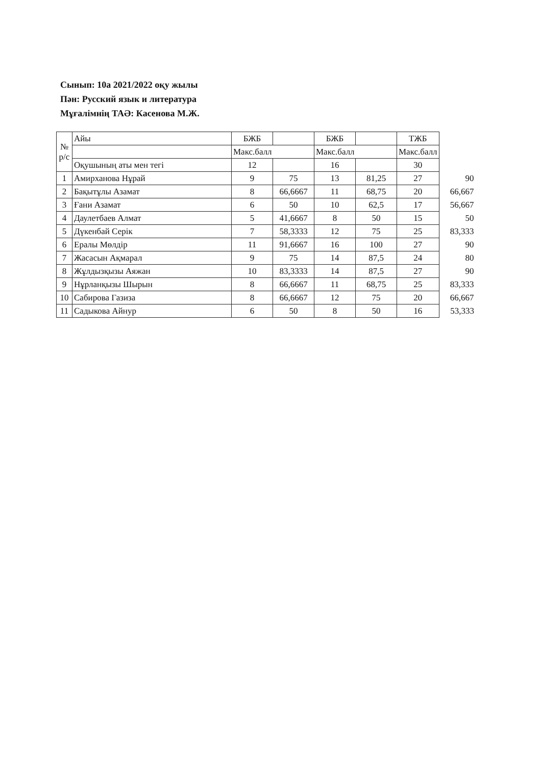Сынып: 10а 2021/2022 оқу жылы
Пән: Русский язык и литература
Мұғалімнің ТАӘ: Касенова М.Ж.
| № р/с | Айы | БЖБ | | БЖБ | | ТЖБ | |
| | | Макс.балл | | Макс.балл | | Макс.балл | |
| | Оқушының аты мен тегі | 12 | | 16 | | 30 | |
| 1 | Амирханова Нұрай | 9 | 75 | 13 | 81,25 | 27 | 90 |
| 2 | Бақытұлы Азамат | 8 | 66,6667 | 11 | 68,75 | 20 | 66,667 |
| 3 | Ғани Азамат | 6 | 50 | 10 | 62,5 | 17 | 56,667 |
| 4 | Даулетбаев Алмат | 5 | 41,6667 | 8 | 50 | 15 | 50 |
| 5 | Дүкенбай Серік | 7 | 58,3333 | 12 | 75 | 25 | 83,333 |
| 6 | Ералы Мөлдір | 11 | 91,6667 | 16 | 100 | 27 | 90 |
| 7 | Жасасын Ақмарал | 9 | 75 | 14 | 87,5 | 24 | 80 |
| 8 | Жұлдызқызы Аяжан | 10 | 83,3333 | 14 | 87,5 | 27 | 90 |
| 9 | Нұрланқызы Шырын | 8 | 66,6667 | 11 | 68,75 | 25 | 83,333 |
| 10 | Сабирова Газиза | 8 | 66,6667 | 12 | 75 | 20 | 66,667 |
| 11 | Садыкова Айнур | 6 | 50 | 8 | 50 | 16 | 53,333 |